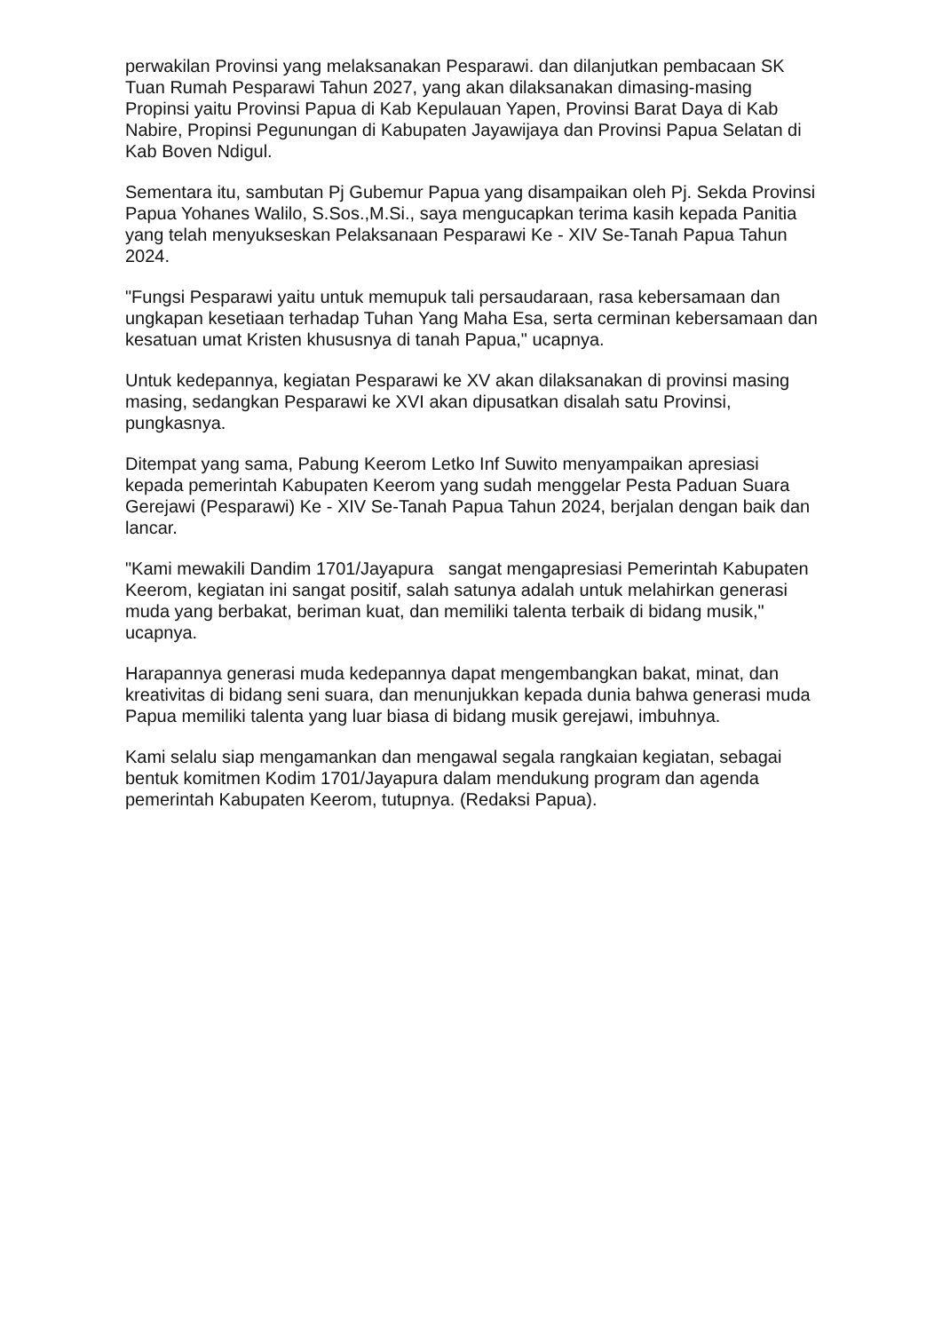perwakilan Provinsi yang melaksanakan Pesparawi. dan dilanjutkan pembacaan SK Tuan Rumah Pesparawi Tahun 2027, yang akan dilaksanakan dimasing-masing Propinsi yaitu Provinsi Papua di Kab Kepulauan Yapen, Provinsi Barat Daya di Kab Nabire, Propinsi Pegunungan di Kabupaten Jayawijaya dan Provinsi Papua Selatan di Kab Boven Ndigul.
Sementara itu, sambutan Pj Gubemur Papua yang disampaikan oleh Pj. Sekda Provinsi Papua Yohanes Walilo, S.Sos.,M.Si., saya mengucapkan terima kasih kepada Panitia yang telah menyukseskan Pelaksanaan Pesparawi Ke - XIV Se-Tanah Papua Tahun 2024.
"Fungsi Pesparawi yaitu untuk memupuk tali persaudaraan, rasa kebersamaan dan ungkapan kesetiaan terhadap Tuhan Yang Maha Esa, serta cerminan kebersamaan dan kesatuan umat Kristen khususnya di tanah Papua," ucapnya.
Untuk kedepannya, kegiatan Pesparawi ke XV akan dilaksanakan di provinsi masing masing, sedangkan Pesparawi ke XVI akan dipusatkan disalah satu Provinsi, pungkasnya.
Ditempat yang sama, Pabung Keerom Letko Inf Suwito menyampaikan apresiasi kepada pemerintah Kabupaten Keerom yang sudah menggelar Pesta Paduan Suara Gerejawi (Pesparawi) Ke - XIV Se-Tanah Papua Tahun 2024, berjalan dengan baik dan lancar.
"Kami mewakili Dandim 1701/Jayapura sangat mengapresiasi Pemerintah Kabupaten Keerom, kegiatan ini sangat positif, salah satunya adalah untuk melahirkan generasi muda yang berbakat, beriman kuat, dan memiliki talenta terbaik di bidang musik," ucapnya.
Harapannya generasi muda kedepannya dapat mengembangkan bakat, minat, dan kreativitas di bidang seni suara, dan menunjukkan kepada dunia bahwa generasi muda Papua memiliki talenta yang luar biasa di bidang musik gerejawi, imbuhnya.
Kami selalu siap mengamankan dan mengawal segala rangkaian kegiatan, sebagai bentuk komitmen Kodim 1701/Jayapura dalam mendukung program dan agenda pemerintah Kabupaten Keerom, tutupnya. (Redaksi Papua).